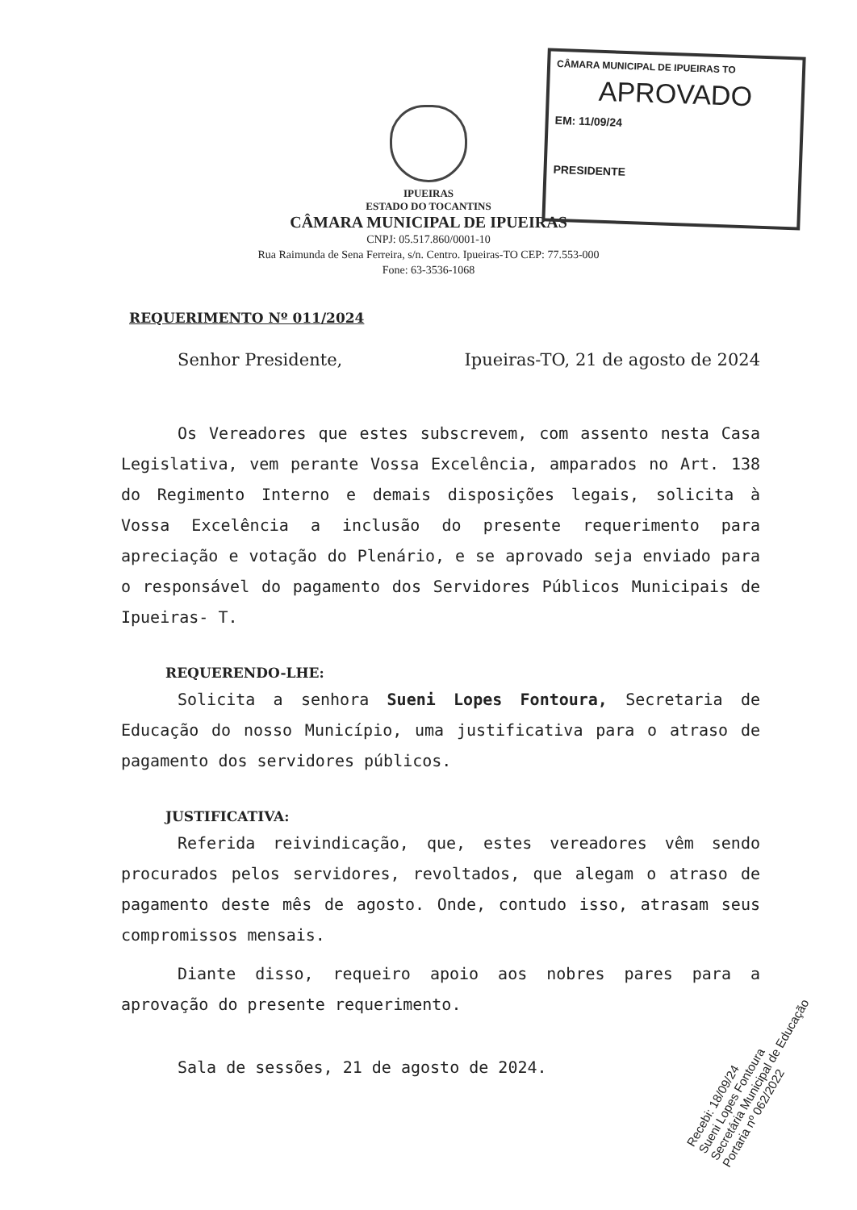CÂMARA MUNICIPAL DE IPUEIRAS TO
APROVADO
EM: 11/09/24
PRESIDENTE
IPUEIRAS
ESTADO DO TOCANTINS
CÂMARA MUNICIPAL DE IPUEIRAS
CNPJ: 05.517.860/0001-10
Rua Raimunda de Sena Ferreira, s/n. Centro. Ipueiras-TO CEP: 77.553-000
Fone: 63-3536-1068
REQUERIMENTO Nº 011/2024
Senhor Presidente, Ipueiras-TO, 21 de agosto de 2024
Os Vereadores que estes subscrevem, com assento nesta Casa Legislativa, vem perante Vossa Excelência, amparados no Art. 138 do Regimento Interno e demais disposições legais, solicita à Vossa Excelência a inclusão do presente requerimento para apreciação e votação do Plenário, e se aprovado seja enviado para o responsável do pagamento dos Servidores Públicos Municipais de Ipueiras- T.
REQUERENDO-LHE:
Solicita a senhora Sueni Lopes Fontoura, Secretaria de Educação do nosso Município, uma justificativa para o atraso de pagamento dos servidores públicos.
JUSTIFICATIVA:
Referida reivindicação, que, estes vereadores vêm sendo procurados pelos servidores, revoltados, que alegam o atraso de pagamento deste mês de agosto. Onde, contudo isso, atrasam seus compromissos mensais.
Diante disso, requeiro apoio aos nobres pares para a aprovação do presente requerimento.
Sala de sessões, 21 de agosto de 2024.
Recebi: 18/09/24
Sueni Lopes Fontoura
Secretária Municipal de Educação
Portaria nº 062/2022